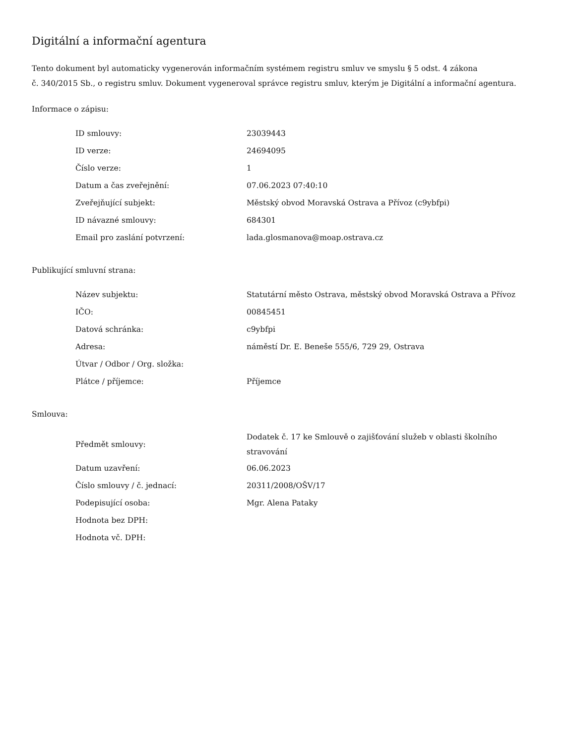Digitální a informační agentura
Tento dokument byl automaticky vygenerován informačním systémem registru smluv ve smyslu § 5 odst. 4 zákona
č. 340/2015 Sb., o registru smluv. Dokument vygeneroval správce registru smluv, kterým je Digitální a informační agentura.
Informace o zápisu:
| ID smlouvy: | 23039443 |
| ID verze: | 24694095 |
| Číslo verze: | 1 |
| Datum a čas zveřejnění: | 07.06.2023 07:40:10 |
| Zveřejňující subjekt: | Městský obvod Moravská Ostrava a Přívoz (c9ybfpi) |
| ID návazné smlouvy: | 684301 |
| Email pro zaslání potvrzení: | lada.glosmanova@moap.ostrava.cz |
Publikující smluvní strana:
| Název subjektu: | Statutární město Ostrava, městský obvod Moravská Ostrava a Přívoz |
| IČO: | 00845451 |
| Datová schránka: | c9ybfpi |
| Adresa: | náměstí Dr. E. Beneše 555/6, 729 29, Ostrava |
| Útvar / Odbor / Org. složka: | |
| Plátce / příjemce: | Příjemce |
Smlouva:
| Předmět smlouvy: | Dodatek č. 17 ke Smlouvě o zajišťování služeb v oblasti školního stravování |
| Datum uzavření: | 06.06.2023 |
| Číslo smlouvy / č. jednací: | 20311/2008/OŠV/17 |
| Podepisující osoba: | Mgr. Alena Pataky |
| Hodnota bez DPH: | |
| Hodnota vč. DPH: | |